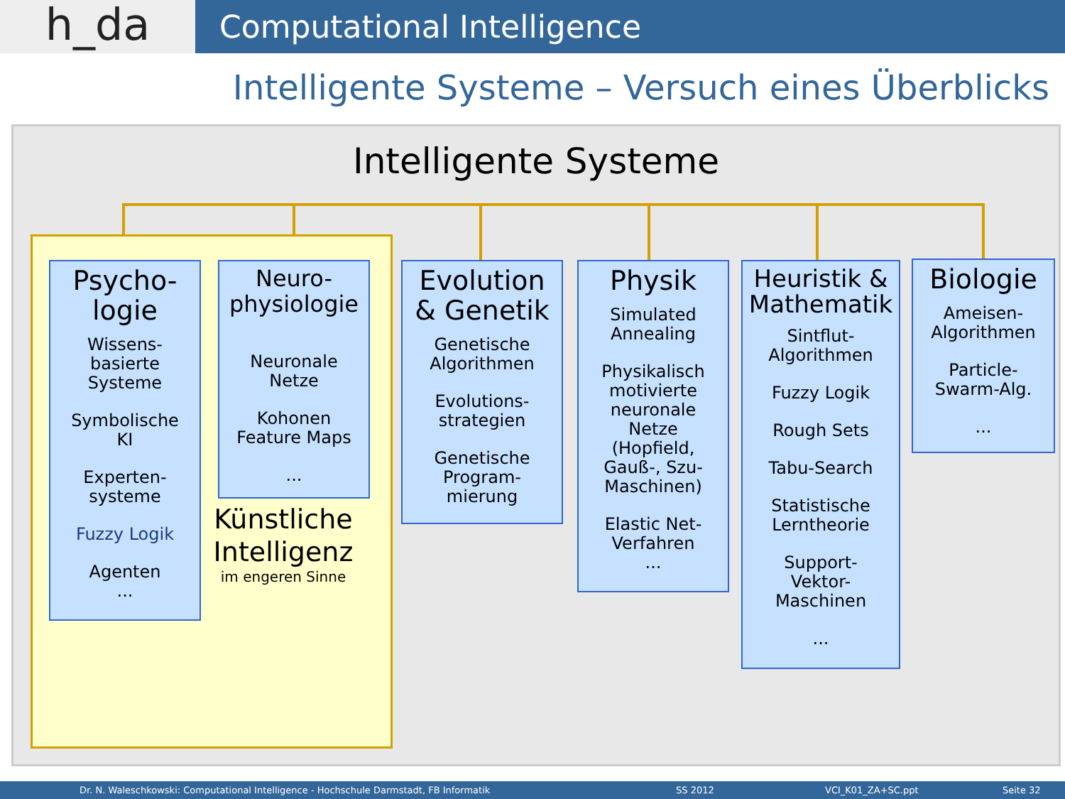h_da
Computational Intelligence
Intelligente Systeme – Versuch eines Überblicks
Intelligente Systeme
Künstliche Intelligenz
im engeren Sinne
Psycho-
logie
Wissens-
basierte
Systeme
Symbolische
KI
Experten-
systeme
Fuzzy Logik
Agenten
...
Neuro-
physiologie
Neuronale
Netze
Kohonen
Feature Maps
...
Evolution
& Genetik
Genetische
Algorithmen
Evolutions-
strategien
Genetische
Program-
mierung
Physik
Simulated
Annealing
Physikalisch
motivierte
neuronale
Netze
(Hopfield,
Gauß-, Szu-
Maschinen)
Elastic Net-
Verfahren
...
Heuristik &
Mathematik
Sintflut-
Algorithmen
Fuzzy Logik
Rough Sets
Tabu-Search
Statistische
Lerntheorie
Support-
Vektor-
Maschinen
...
Biologie
Ameisen-
Algorithmen
Particle-
Swarm-Alg.
...
Dr. N. Waleschkowski: Computational Intelligence - Hochschule Darmstadt, FB Informatik SS 2012 VCI_K01_ZA+SC.ppt Seite 32